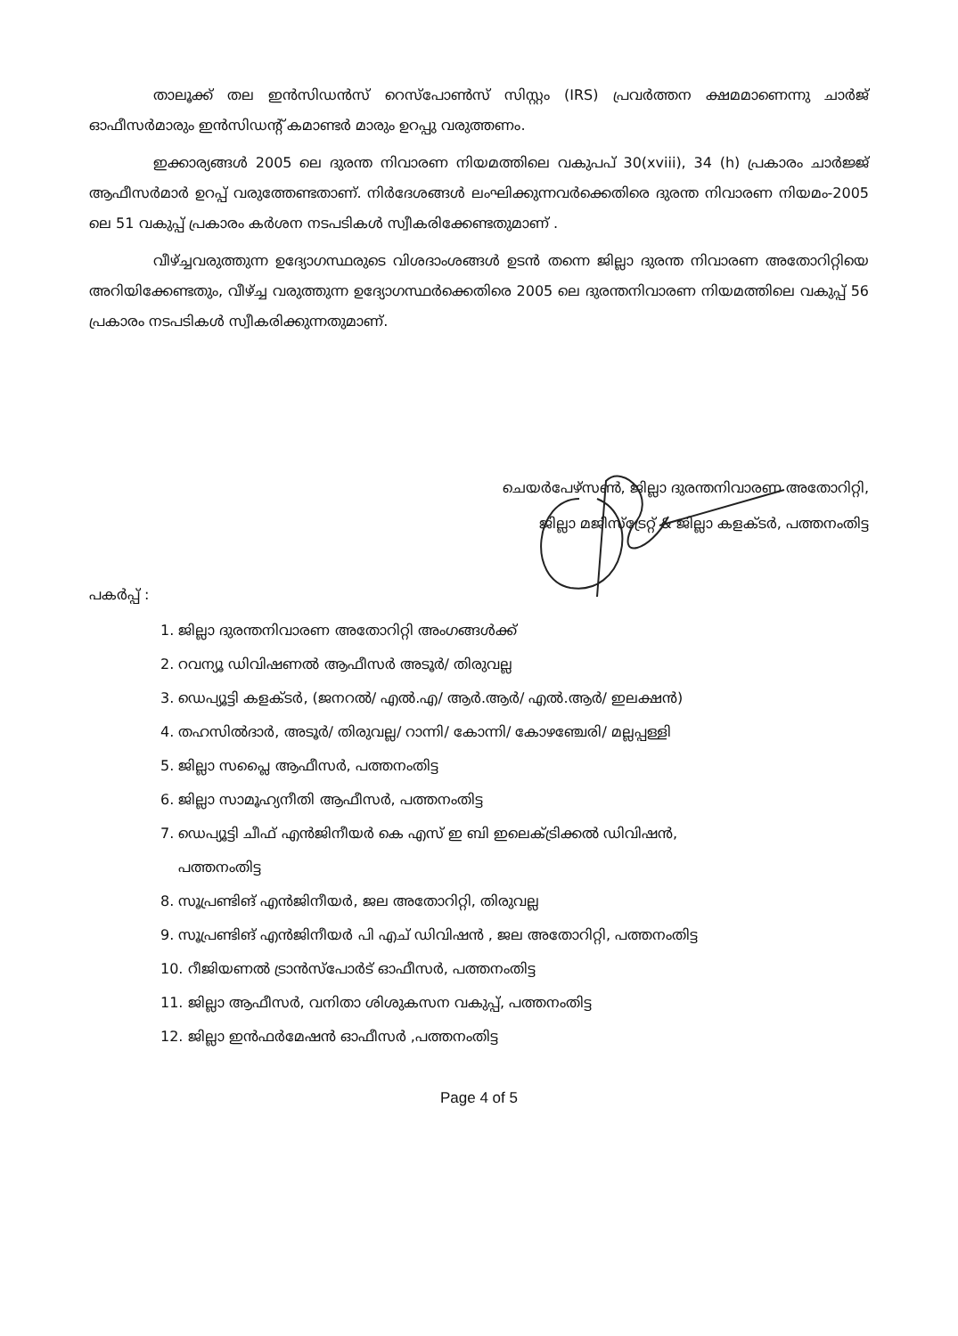താലൂക്ക് തല ഇൻസിഡൻസ് റെസ്പോൺസ് സിസ്റ്റം (IRS) പ്രവർത്തന ക്ഷമമാണെന്നു ചാർജ് ഓഫീസർമാരും ഇൻസിഡന്റ് കമാണ്ടർ മാരും ഉറപ്പു വരുത്തണം.
ഇക്കാര്യങ്ങൾ 2005 ലെ ദുരന്ത നിവാരണ നിയമത്തിലെ വകുപപ് 30(xviii), 34 (h) പ്രകാരം ചാർജ്ജ് ആഫീസർമാർ ഉറപ്പ് വരുത്തേണ്ടതാണ്. നിർദേശങ്ങൾ ലംഘിക്കുന്നവർക്കെതിരെ ദുരന്ത നിവാരണ നിയമം-2005 ലെ 51 വകുപ്പ് പ്രകാരം കർശന നടപടികൾ സ്വീകരിക്കേണ്ടതുമാണ് .
വീഴ്ച്ചവരുത്തുന്ന ഉദ്യോഗസ്ഥരുടെ വിശദാംശങ്ങൾ ഉടൻ തന്നെ ജില്ലാ ദുരന്ത നിവാരണ അതോറിറ്റിയെ അറിയിക്കേണ്ടതും, വീഴ്ച്ച വരുത്തുന്ന ഉദ്യോഗസ്ഥർക്കെതിരെ 2005 ലെ ദുരന്തനിവാരണ നിയമത്തിലെ വകുപ്പ് 56 പ്രകാരം നടപടികൾ സ്വീകരിക്കുന്നതുമാണ്.
ചെയർപേഴ്സൺ, ജില്ലാ ദുരന്തനിവാരണ അതോറിറ്റി,
ജില്ലാ മജിസ്ട്രേറ്റ് & ജില്ലാ കളക്ടർ, പത്തനംതിട്ട
പകർപ്പ് :
1. ജില്ലാ ദുരന്തനിവാരണ അതോറിറ്റി അംഗങ്ങൾക്ക്
2. റവന്യൂ ഡിവിഷണൽ ആഫീസർ അടൂർ/ തിരുവല്ല
3. ഡെപ്യൂട്ടി കളക്ടർ, (ജനറൽ/ എൽ.എ/ ആർ.ആർ/ എൽ.ആർ/ ഇലക്ഷൻ)
4. തഹസിൽദാർ, അടൂർ/ തിരുവല്ല/ റാന്നി/ കോന്നി/ കോഴഞ്ചേരി/ മല്ലപ്പള്ളി
5. ജില്ലാ സപ്ലൈ ആഫീസർ, പത്തനംതിട്ട
6. ജില്ലാ സാമൂഹ്യനീതി ആഫീസർ, പത്തനംതിട്ട
7. ഡെപ്യൂട്ടി ചീഫ് എൻജിനീയർ കെ എസ് ഇ ബി ഇലെക്ട്രിക്കൽ ഡിവിഷൻ,
പത്തനംതിട്ട
8. സൂപ്രണ്ടിങ് എൻജിനീയർ, ജല അതോറിറ്റി, തിരുവല്ല
9. സൂപ്രണ്ടിങ് എൻജിനീയർ പി എച് ഡിവിഷൻ , ജല അതോറിറ്റി, പത്തനംതിട്ട
10. റീജിയണൽ ട്രാൻസ്പോർട് ഓഫീസർ, പത്തനംതിട്ട
11. ജില്ലാ ആഫീസർ, വനിതാ ശിശുകസന വകുപ്പ്, പത്തനംതിട്ട
12. ജില്ലാ ഇൻഫർമേഷൻ ഓഫീസർ ,പത്തനംതിട്ട
Page 4 of 5